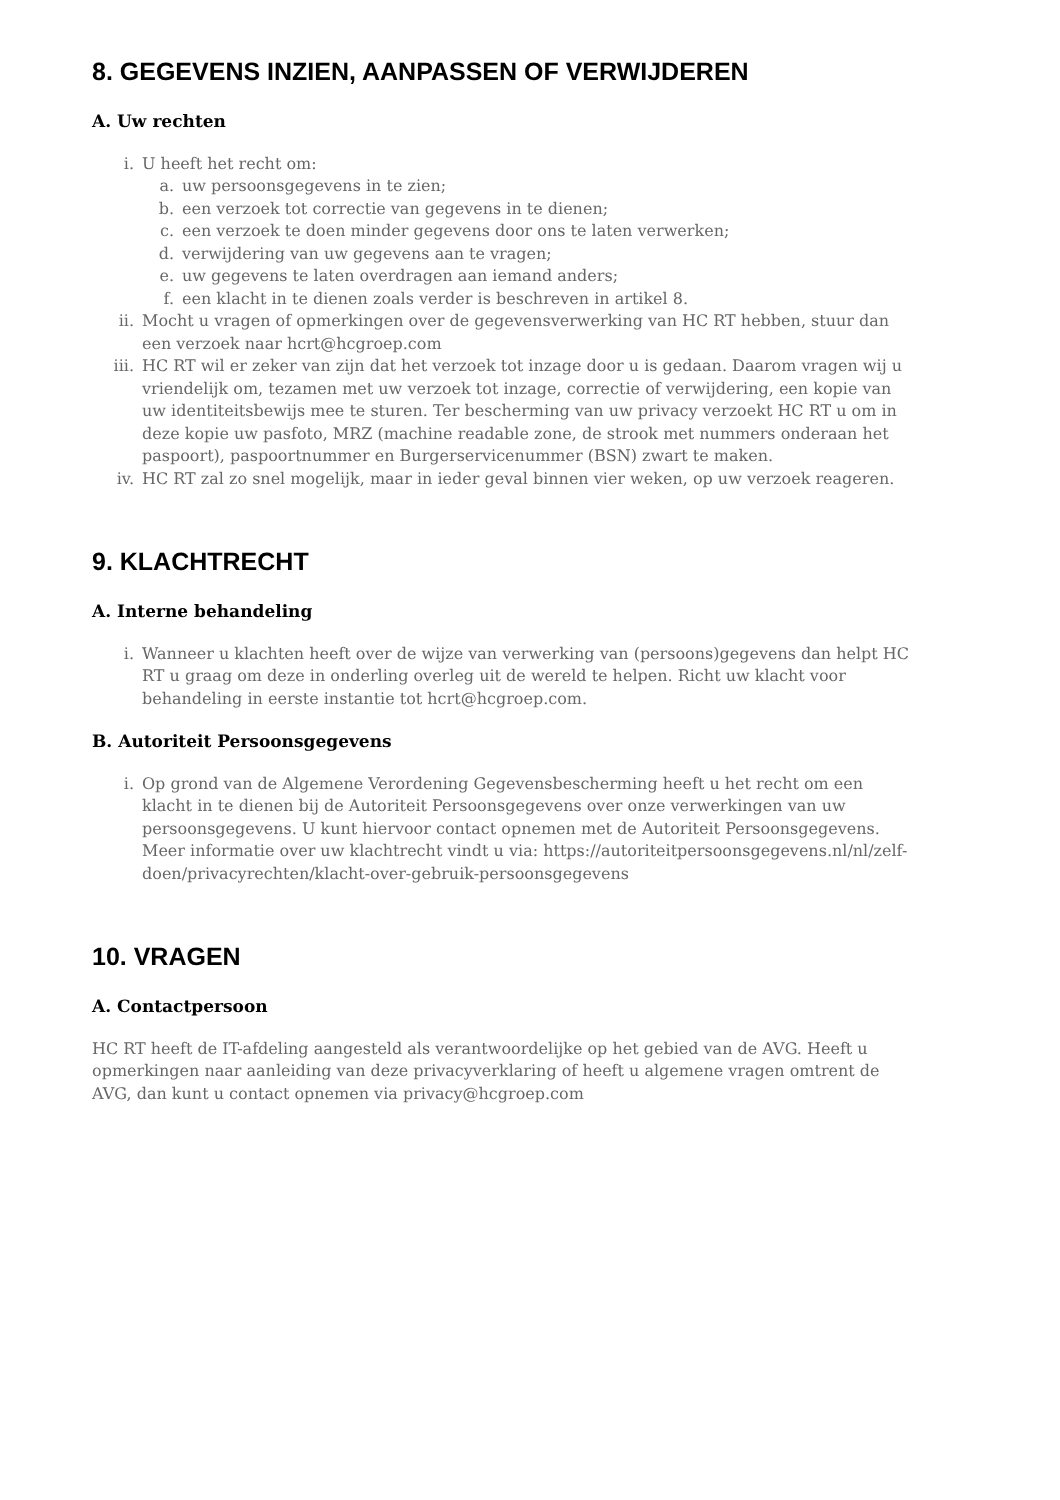8. GEGEVENS INZIEN, AANPASSEN OF VERWIJDEREN
A. Uw rechten
i. U heeft het recht om:
a. uw persoonsgegevens in te zien;
b. een verzoek tot correctie van gegevens in te dienen;
c. een verzoek te doen minder gegevens door ons te laten verwerken;
d. verwijdering van uw gegevens aan te vragen;
e. uw gegevens te laten overdragen aan iemand anders;
f. een klacht in te dienen zoals verder is beschreven in artikel 8.
ii. Mocht u vragen of opmerkingen over de gegevensverwerking van HC RT hebben, stuur dan een verzoek naar hcrt@hcgroep.com
iii. HC RT wil er zeker van zijn dat het verzoek tot inzage door u is gedaan. Daarom vragen wij u vriendelijk om, tezamen met uw verzoek tot inzage, correctie of verwijdering, een kopie van uw identiteitsbewijs mee te sturen. Ter bescherming van uw privacy verzoekt HC RT u om in deze kopie uw pasfoto, MRZ (machine readable zone, de strook met nummers onderaan het paspoort), paspoortnummer en Burgerservicenummer (BSN) zwart te maken.
iv. HC RT zal zo snel mogelijk, maar in ieder geval binnen vier weken, op uw verzoek reageren.
9. KLACHTRECHT
A. Interne behandeling
i. Wanneer u klachten heeft over de wijze van verwerking van (persoons)gegevens dan helpt HC RT u graag om deze in onderling overleg uit de wereld te helpen. Richt uw klacht voor behandeling in eerste instantie tot hcrt@hcgroep.com.
B. Autoriteit Persoonsgegevens
i. Op grond van de Algemene Verordening Gegevensbescherming heeft u het recht om een klacht in te dienen bij de Autoriteit Persoonsgegevens over onze verwerkingen van uw persoonsgegevens. U kunt hiervoor contact opnemen met de Autoriteit Persoonsgegevens. Meer informatie over uw klachtrecht vindt u via: https://autoriteitpersoonsgegevens.nl/nl/zelf-doen/privacyrechten/klacht-over-gebruik-persoonsgegevens
10. VRAGEN
A. Contactpersoon
HC RT heeft de IT-afdeling aangesteld als verantwoordelijke op het gebied van de AVG. Heeft u opmerkingen naar aanleiding van deze privacyverklaring of heeft u algemene vragen omtrent de AVG, dan kunt u contact opnemen via privacy@hcgroep.com